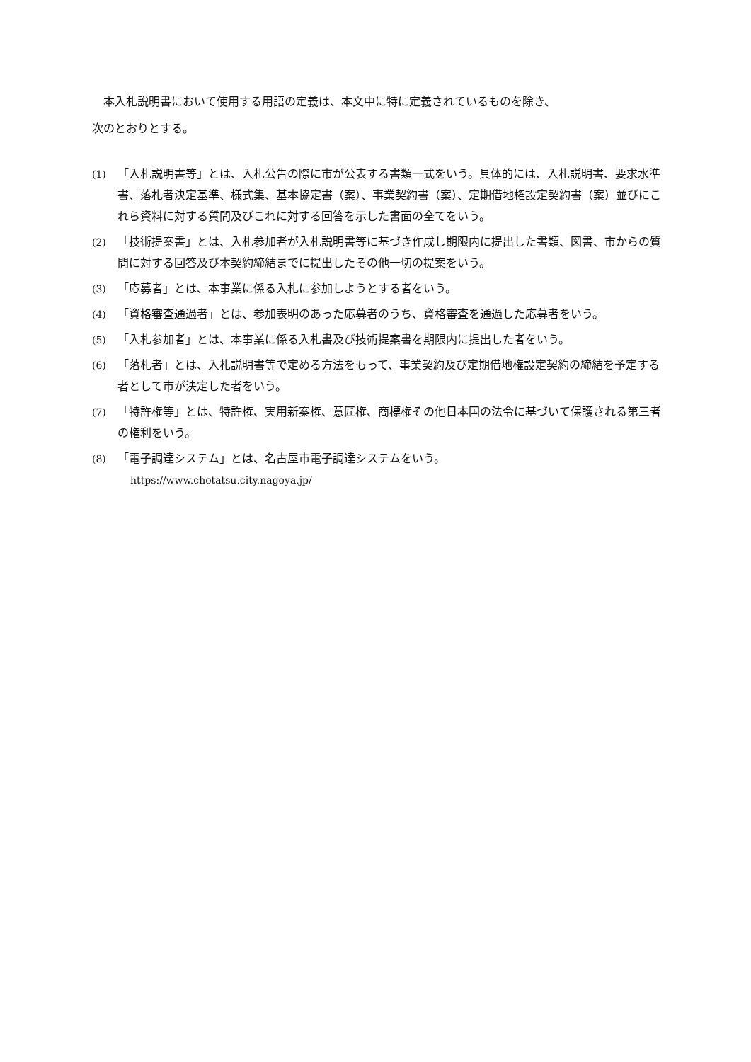本入札説明書において使用する用語の定義は、本文中に特に定義されているものを除き、
次のとおりとする。
(1) 「入札説明書等」とは、入札公告の際に市が公表する書類一式をいう。具体的には、入札説明書、要求水準書、落札者決定基準、様式集、基本協定書（案）、事業契約書（案）、定期借地権設定契約書（案）並びにこれら資料に対する質問及びこれに対する回答を示した書面の全てをいう。
(2) 「技術提案書」とは、入札参加者が入札説明書等に基づき作成し期限内に提出した書類、図書、市からの質問に対する回答及び本契約締結までに提出したその他一切の提案をいう。
(3) 「応募者」とは、本事業に係る入札に参加しようとする者をいう。
(4) 「資格審査通過者」とは、参加表明のあった応募者のうち、資格審査を通過した応募者をいう。
(5) 「入札参加者」とは、本事業に係る入札書及び技術提案書を期限内に提出した者をいう。
(6) 「落札者」とは、入札説明書等で定める方法をもって、事業契約及び定期借地権設定契約の締結を予定する者として市が決定した者をいう。
(7) 「特許権等」とは、特許権、実用新案権、意匠権、商標権その他日本国の法令に基づいて保護される第三者の権利をいう。
(8) 「電子調達システム」とは、名古屋市電子調達システムをいう。
https://www.chotatsu.city.nagoya.jp/